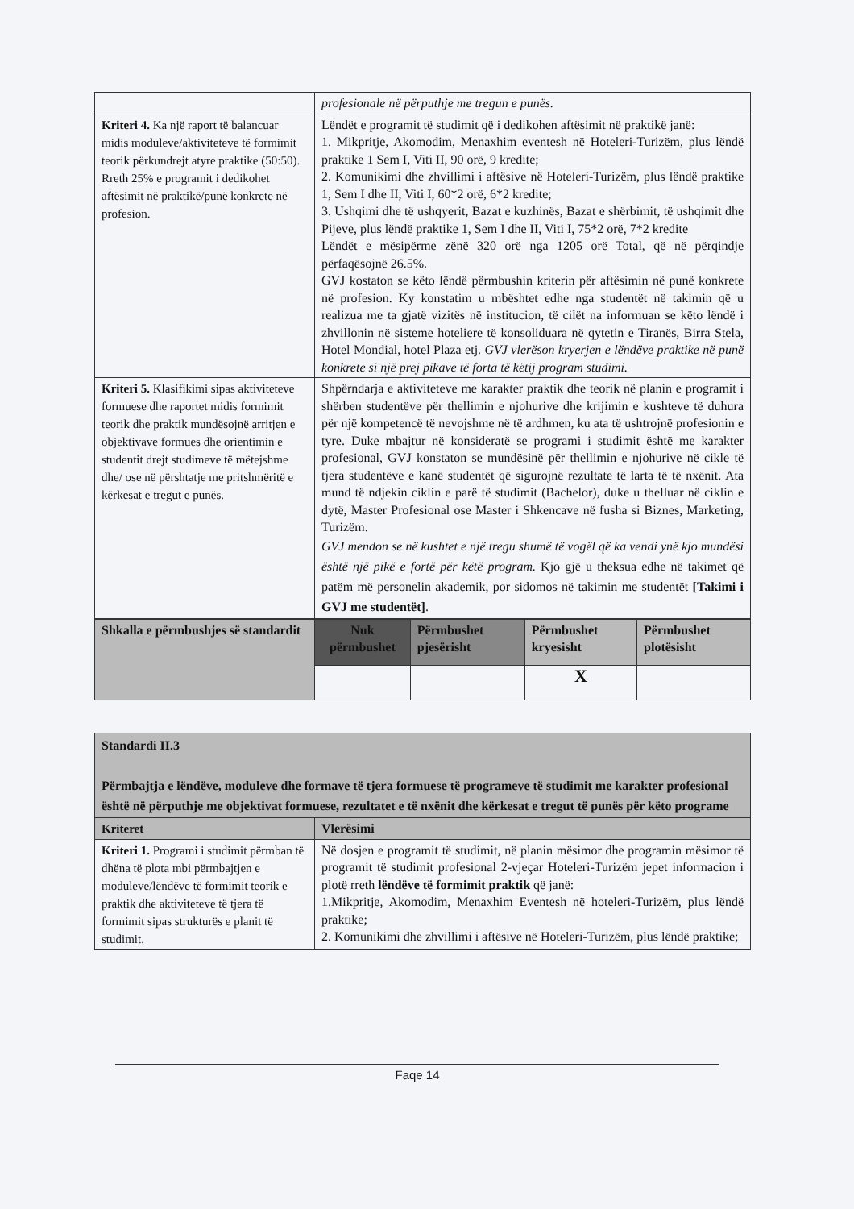| | profesionale në përputhje me tregun e punës. |
| Kriteri 4. Ka një raport të balancuar midis moduleve/aktiviteteve të formimit teorik përkundrejt atyre praktike (50:50). Rreth 25% e programit i dedikohet aftësimit në praktikë/punë konkrete në profesion. | Lëndët e programit të studimit që i dedikohen aftësimit në praktikë janë: 1. Mikpritje, Akomodim, Menaxhim eventesh në Hoteleri-Turizëm, plus lëndë praktike 1 Sem I, Viti II, 90 orë, 9 kredite; 2. Komunikimi dhe zhvillimi i aftësive në Hoteleri-Turizëm, plus lëndë praktike 1, Sem I dhe II, Viti I, 60*2 orë, 6*2 kredite; 3. Ushqimi dhe të ushqyerit, Bazat e kuzhinës, Bazat e shërbimit, të ushqimit dhe Pijeve, plus lëndë praktike 1, Sem I dhe II, Viti I, 75*2 orë, 7*2 kredite Lëndët e mësipërme zënë 320 orë nga 1205 orë Total, që në përqindje përfaqësojnë 26.5%. GVJ kostaton se këto lëndë përmbushin kriterin për aftësimin në punë konkrete në profesion. Ky konstatim u mbështet edhe nga studentët në takimin që u realizua me ta gjatë vizitës në institucion, të cilët na informuan se këto lëndë i zhvillonin në sisteme hoteliere të konsoliduara në qytetin e Tiranës, Birra Stela, Hotel Mondial, hotel Plaza etj. GVJ vlerëson kryerjen e lëndëve praktike në punë konkrete si një prej pikave të forta të këtij program studimi. |
| Kriteri 5. Klasifikimi sipas aktiviteteve formuese dhe raportet midis formimit teorik dhe praktik mundësojnë arritjen e objektivave formues dhe orientimin e studentit drejt studimeve të mëtejshme dhe/ ose në përshtatje me pritshmëritë e kërkesat e tregut e punës. | Shpërndarja e aktiviteteve me karakter praktik dhe teorik në planin e programit i shërben studentëve për thellimin e njohurive dhe krijimin e kushteve të duhura për një kompetencë të nevojshme në të ardhmen, ku ata të ushtrojnë profesionin e tyre. Duke mbajtur në konsideratë se programi i studimit është me karakter profesional, GVJ konstaton se mundësinë për thellimin e njohurive në cikle të tjera studentëve e kanë studentët që sigurojnë rezultate të larta të të nxënit. Ata mund të ndjekin ciklin e parë të studimit (Bachelor), duke u thelluar në ciklin e dytë, Master Profesional ose Master i Shkencave në fusha si Biznes, Marketing, Turizëm. GVJ mendon se në kushtet e një tregu shumë të vogël që ka vendi ynë kjo mundësi është një pikë e fortë për këtë program. Kjo gjë u theksua edhe në takimet që patëm më personelin akademik, por sidomos në takimin me studentët [Takimi i GVJ me studentët] . |
| Shkalla e përmbushjes së standardit | Nuk përmbushet | Përmbushet pjesërisht | Përmbushet kryesisht | Përmbushet plotësisht |
| --- | --- | --- | --- | --- |
| | | | X | |
| Standardi II.3 Përmbajtja e lëndëve, moduleve dhe formave të tjera formuese të programeve të studimit me karakter profesional është në përputhje me objektivat formuese, rezultatet e të nxënit dhe kërkesat e tregut të punës për këto programe | |
| Kriteret | Vlerësimi |
| Kriteri 1. Programi i studimit përmban të dhëna të plota mbi përmbajtjen e moduleve/lëndëve të formimit teorik e praktik dhe aktiviteteve të tjera të formimit sipas strukturës e planit të studimit. | Në dosjen e programit të studimit, në planin mësimor dhe programin mësimor të programit të studimit profesional 2-vjeçar Hoteleri-Turizëm jepet informacion i plotë rreth lëndëve të formimit praktik që janë: 1.Mikpritje, Akomodim, Menaxhim Eventesh në hoteleri-Turizëm, plus lëndë praktike; 2. Komunikimi dhe zhvillimi i aftësive në Hoteleri-Turizëm, plus lëndë praktike; |
Faqe 14